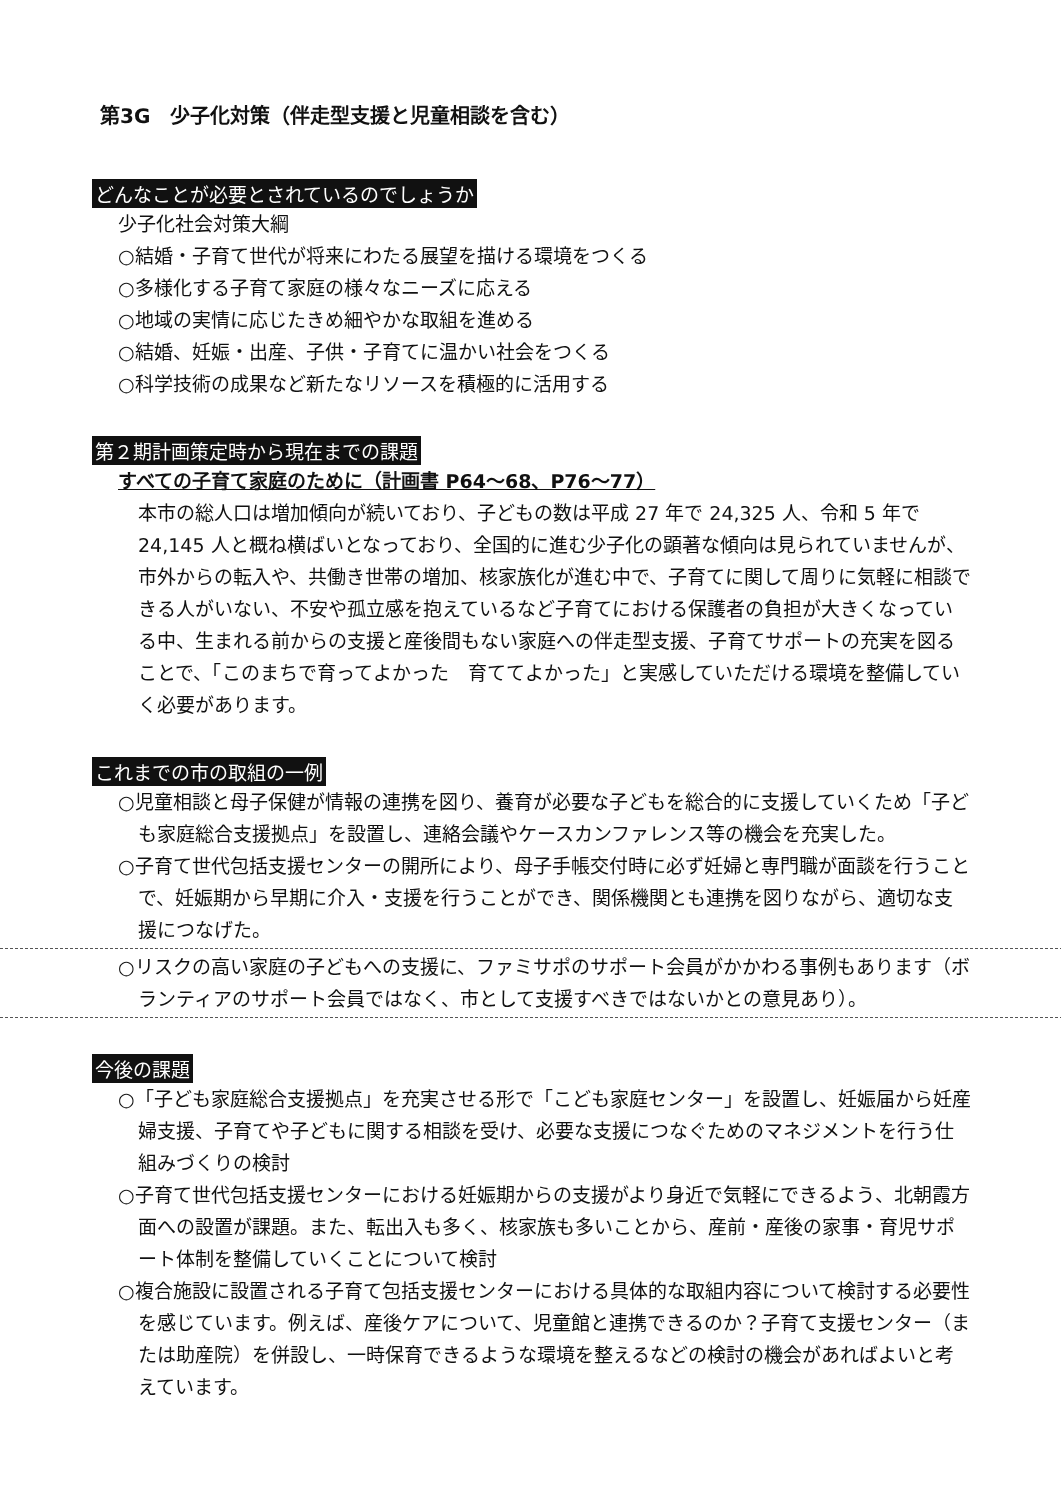第3G　少子化対策（伴走型支援と児童相談を含む）
どんなことが必要とされているのでしょうか
少子化社会対策大綱
○結婚・子育て世代が将来にわたる展望を描ける環境をつくる
○多様化する子育て家庭の様々なニーズに応える
○地域の実情に応じたきめ細やかな取組を進める
○結婚、妊娠・出産、子供・子育てに温かい社会をつくる
○科学技術の成果など新たなリソースを積極的に活用する
第２期計画策定時から現在までの課題
すべての子育て家庭のために（計画書 P64～68、P76～77）
本市の総人口は増加傾向が続いており、子どもの数は平成 27 年で 24,325 人、令和 5 年で 24,145 人と概ね横ばいとなっており、全国的に進む少子化の顕著な傾向は見られていませんが、市外からの転入や、共働き世帯の増加、核家族化が進む中で、子育てに関して周りに気軽に相談できる人がいない、不安や孤立感を抱えているなど子育てにおける保護者の負担が大きくなっている中、生まれる前からの支援と産後間もない家庭への伴走型支援、子育てサポートの充実を図ることで、「このまちで育ってよかった　育ててよかった」と実感していただける環境を整備していく必要があります。
これまでの市の取組の一例
○児童相談と母子保健が情報の連携を図り、養育が必要な子どもを総合的に支援していくため「子ども家庭総合支援拠点」を設置し、連絡会議やケースカンファレンス等の機会を充実した。
○子育て世代包括支援センターの開所により、母子手帳交付時に必ず妊婦と専門職が面談を行うことで、妊娠期から早期に介入・支援を行うことができ、関係機関とも連携を図りながら、適切な支援につなげた。
○リスクの高い家庭の子どもへの支援に、ファミサポのサポート会員がかかわる事例もあります（ボランティアのサポート会員ではなく、市として支援すべきではないかとの意見あり）。
今後の課題
○「子ども家庭総合支援拠点」を充実させる形で「こども家庭センター」を設置し、妊娠届から妊産婦支援、子育てや子どもに関する相談を受け、必要な支援につなぐためのマネジメントを行う仕組みづくりの検討
○子育て世代包括支援センターにおける妊娠期からの支援がより身近で気軽にできるよう、北朝霞方面への設置が課題。また、転出入も多く、核家族も多いことから、産前・産後の家事・育児サポート体制を整備していくことについて検討
○複合施設に設置される子育て包括支援センターにおける具体的な取組内容について検討する必要性を感じています。例えば、産後ケアについて、児童館と連携できるのか？子育て支援センター（または助産院）を併設し、一時保育できるような環境を整えるなどの検討の機会があればよいと考えています。